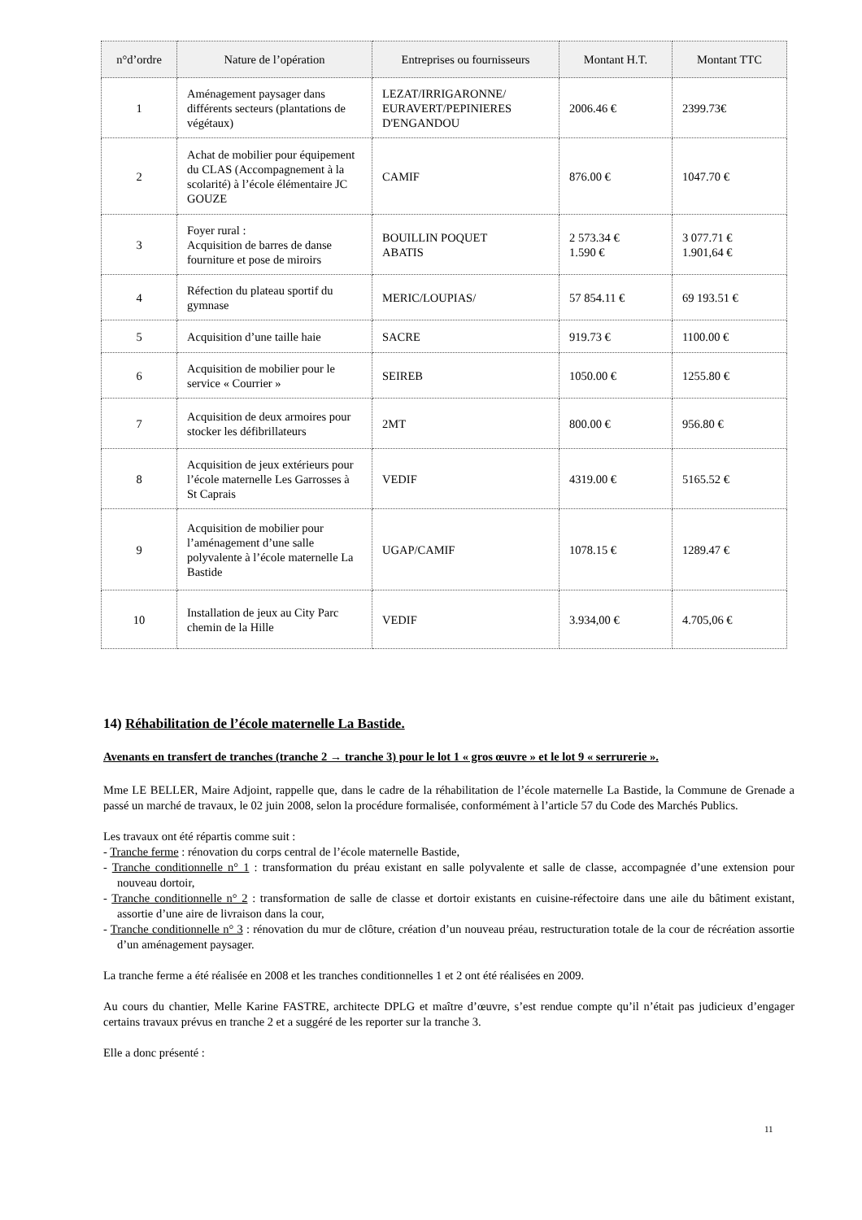| n°d’ordre | Nature de l’opération | Entreprises ou fournisseurs | Montant H.T. | Montant TTC |
| --- | --- | --- | --- | --- |
| 1 | Aménagement paysager dans différents secteurs (plantations de végétaux) | LEZAT/IRRIGARONNE/ EURAVERT/PEPINIERES D'ENGANDOU | 2006.46 € | 2399.73€ |
| 2 | Achat de mobilier pour équipement du CLAS (Accompagnement à la scolarité) à l’école élémentaire JC GOUZE | CAMIF | 876.00 € | 1047.70 € |
| 3 | Foyer rural : Acquisition de barres de danse fourniture et pose de miroirs | BOUILLIN POQUET ABATIS | 2 573.34 € 1.590 € | 3 077.71 € 1.901,64 € |
| 4 | Réfection du plateau sportif du gymnase | MERIC/LOUPIAS/ | 57 854.11 € | 69 193.51 € |
| 5 | Acquisition d’une taille haie | SACRE | 919.73 € | 1100.00 € |
| 6 | Acquisition de mobilier pour le service « Courrier » | SEIREB | 1050.00 € | 1255.80 € |
| 7 | Acquisition de deux armoires pour stocker les défibrillateurs | 2MT | 800.00 € | 956.80 € |
| 8 | Acquisition de jeux extérieurs pour l’école maternelle Les Garrosses à St Caprais | VEDIF | 4319.00 € | 5165.52 € |
| 9 | Acquisition de mobilier pour l’aménagement d’une salle polyvalente à l’école maternelle La Bastide | UGAP/CAMIF | 1078.15 € | 1289.47 € |
| 10 | Installation de jeux au City Parc chemin de la Hille | VEDIF | 3.934,00 € | 4.705,06 € |
14) Réhabilitation de l’école maternelle La Bastide.
Avenants en transfert de tranches (tranche 2 → tranche 3) pour le lot 1 « gros œuvre » et le lot 9 « serrurerie ».
Mme LE BELLER, Maire Adjoint, rappelle que, dans le cadre de la réhabilitation de l’école maternelle La Bastide, la Commune de Grenade a passé un marché de travaux, le 02 juin 2008, selon la procédure formalisée, conformément à l’article 57 du Code des Marchés Publics.
Les travaux ont été répartis comme suit :
- Tranche ferme : rénovation du corps central de l’école maternelle Bastide,
- Tranche conditionnelle n° 1 : transformation du préau existant en salle polyvalente et salle de classe, accompagnée d’une extension pour nouveau dortoir,
- Tranche conditionnelle n° 2 : transformation de salle de classe et dortoir existants en cuisine-réfectoire dans une aile du bâtiment existant, assortie d’une aire de livraison dans la cour,
- Tranche conditionnelle n° 3 : rénovation du mur de clôture, création d’un nouveau préau, restructuration totale de la cour de récréation assortie d’un aménagement paysager.
La tranche ferme a été réalisée en 2008 et les tranches conditionnelles 1 et 2 ont été réalisées en 2009.
Au cours du chantier, Melle Karine FASTRE, architecte DPLG et maître d’œuvre, s’est rendue compte qu’il n’était pas judicieux d’engager certains travaux prévus en tranche 2 et a suggéré de les reporter sur la tranche 3.
Elle a donc présenté :
11